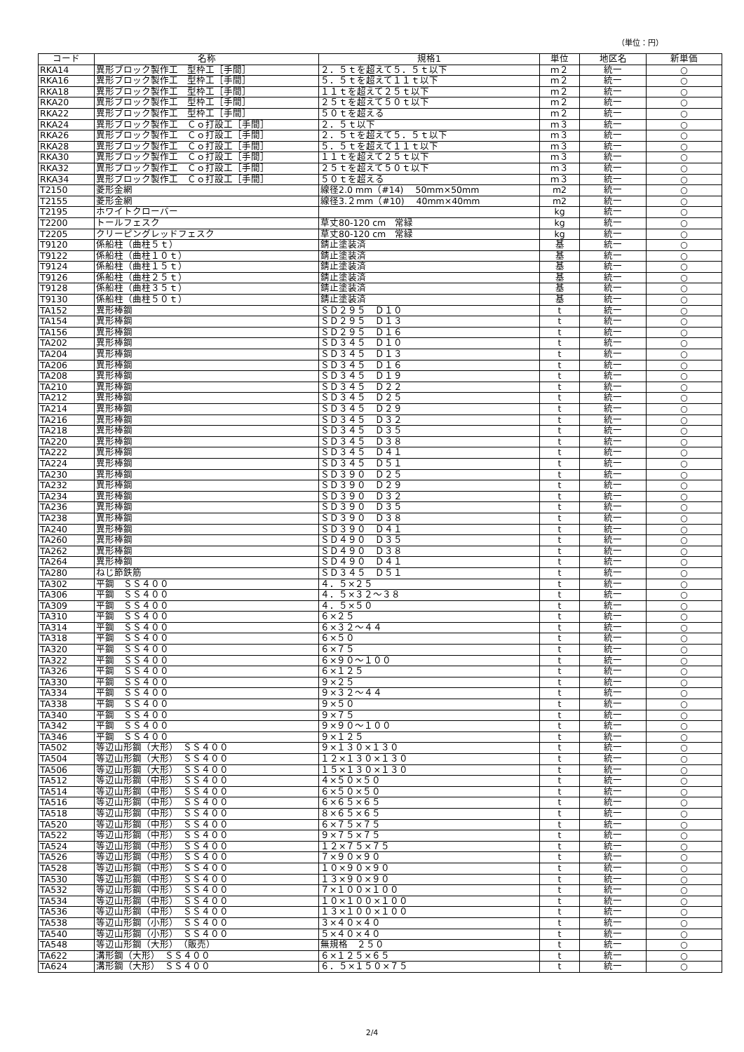（単位：円）
| コード | 名称 | 規格1 | 単位 | 地区名 | 新単価 |
| --- | --- | --- | --- | --- | --- |
| RKA14 | 異形ブロック製作工 型枠工［手間］ | ２．５ｔを超えて５．５ｔ以下 | ｍ２ | 統一 | ○ |
| RKA16 | 異形ブロック製作工 型枠工［手間］ | ５．５ｔを超えて１１ｔ以下 | ｍ２ | 統一 | ○ |
| RKA18 | 異形ブロック製作工 型枠工［手間］ | １１ｔを超えて２５ｔ以下 | ｍ２ | 統一 | ○ |
| RKA20 | 異形ブロック製作工 型枠工［手間］ | ２５ｔを超えて５０ｔ以下 | ｍ２ | 統一 | ○ |
| RKA22 | 異形ブロック製作工 型枠工［手間］ | ５０ｔを超える | ｍ２ | 統一 | ○ |
| RKA24 | 異形ブロック製作工 Ｃｏ打設工［手間］ | ２．５ｔ以下 | ｍ３ | 統一 | ○ |
| RKA26 | 異形ブロック製作工 Ｃｏ打設工［手間］ | ２．５ｔを超えて５．５ｔ以下 | ｍ３ | 統一 | ○ |
| RKA28 | 異形ブロック製作工 Ｃｏ打設工［手間］ | ５．５ｔを超えて１１ｔ以下 | ｍ３ | 統一 | ○ |
| RKA30 | 異形ブロック製作工 Ｃｏ打設工［手間］ | １１ｔを超えて２５ｔ以下 | ｍ３ | 統一 | ○ |
| RKA32 | 異形ブロック製作工 Ｃｏ打設工［手間］ | ２５ｔを超えて５０ｔ以下 | ｍ３ | 統一 | ○ |
| RKA34 | 異形ブロック製作工 Ｃｏ打設工［手間］ | ５０ｔを超える | ｍ３ | 統一 | ○ |
| T2150 | 菱形金網 | 線径2.0 mm（#14) 50mm×50mm | m2 | 統一 | ○ |
| T2155 | 菱形金網 | 線径3.２mm（#10) 40mm×40mm | m2 | 統一 | ○ |
| T2195 | ホワイトクローバー | | kg | 統一 | ○ |
| T2200 | トールフェスク | 草丈80‐120 cm 常緑 | kg | 統一 | ○ |
| T2205 | クリーピングレッドフェスク | 草丈80‐120 cm 常緑 | kg | 統一 | ○ |
| T9120 | 係船柱（曲柱５ｔ） | 錆止塗装済 | 基 | 統一 | ○ |
| T9122 | 係船柱（曲柱１０ｔ） | 錆止塗装済 | 基 | 統一 | ○ |
| T9124 | 係船柱（曲柱１５ｔ） | 錆止塗装済 | 基 | 統一 | ○ |
| T9126 | 係船柱（曲柱２５ｔ） | 錆止塗装済 | 基 | 統一 | ○ |
| T9128 | 係船柱（曲柱３５ｔ） | 錆止塗装済 | 基 | 統一 | ○ |
| T9130 | 係船柱（曲柱５０ｔ） | 錆止塗装済 | 基 | 統一 | ○ |
| TA152 | 異形棒鋼 | ＳＤ２９５ Ｄ１０ | t | 統一 | ○ |
| TA154 | 異形棒鋼 | ＳＤ２９５ Ｄ１３ | t | 統一 | ○ |
| TA156 | 異形棒鋼 | ＳＤ２９５ Ｄ１６ | t | 統一 | ○ |
| TA202 | 異形棒鋼 | ＳＤ３４５ Ｄ１０ | t | 統一 | ○ |
| TA204 | 異形棒鋼 | ＳＤ３４５ Ｄ１３ | t | 統一 | ○ |
| TA206 | 異形棒鋼 | ＳＤ３４５ Ｄ１６ | t | 統一 | ○ |
| TA208 | 異形棒鋼 | ＳＤ３４５ Ｄ１９ | t | 統一 | ○ |
| TA210 | 異形棒鋼 | ＳＤ３４５ Ｄ２２ | t | 統一 | ○ |
| TA212 | 異形棒鋼 | ＳＤ３４５ Ｄ２５ | t | 統一 | ○ |
| TA214 | 異形棒鋼 | ＳＤ３４５ Ｄ２９ | t | 統一 | ○ |
| TA216 | 異形棒鋼 | ＳＤ３４５ Ｄ３２ | t | 統一 | ○ |
| TA218 | 異形棒鋼 | ＳＤ３４５ Ｄ３５ | t | 統一 | ○ |
| TA220 | 異形棒鋼 | ＳＤ３４５ Ｄ３８ | t | 統一 | ○ |
| TA222 | 異形棒鋼 | ＳＤ３４５ Ｄ４１ | t | 統一 | ○ |
| TA224 | 異形棒鋼 | ＳＤ３４５ Ｄ５１ | t | 統一 | ○ |
| TA230 | 異形棒鋼 | ＳＤ３９０ Ｄ２５ | t | 統一 | ○ |
| TA232 | 異形棒鋼 | ＳＤ３９０ Ｄ２９ | t | 統一 | ○ |
| TA234 | 異形棒鋼 | ＳＤ３９０ Ｄ３２ | t | 統一 | ○ |
| TA236 | 異形棒鋼 | ＳＤ３９０ Ｄ３５ | t | 統一 | ○ |
| TA238 | 異形棒鋼 | ＳＤ３９０ Ｄ３８ | t | 統一 | ○ |
| TA240 | 異形棒鋼 | ＳＤ３９０ Ｄ４１ | t | 統一 | ○ |
| TA260 | 異形棒鋼 | ＳＤ４９０ Ｄ３５ | t | 統一 | ○ |
| TA262 | 異形棒鋼 | ＳＤ４９０ Ｄ３８ | t | 統一 | ○ |
| TA264 | 異形棒鋼 | ＳＤ４９０ Ｄ４１ | t | 統一 | ○ |
| TA280 | ねじ節鉄筋 | ＳＤ３４５ Ｄ５１ | t | 統一 | ○ |
| TA302 | 平鋼 ＳＳ４００ | ４．５×２５ | t | 統一 | ○ |
| TA306 | 平鋼 ＳＳ４００ | ４．５×３２～３８ | t | 統一 | ○ |
| TA309 | 平鋼 ＳＳ４００ | ４．５×５０ | t | 統一 | ○ |
| TA310 | 平鋼 ＳＳ４００ | ６×２５ | t | 統一 | ○ |
| TA314 | 平鋼 ＳＳ４００ | ６×３２～４４ | t | 統一 | ○ |
| TA318 | 平鋼 ＳＳ４００ | ６×５０ | t | 統一 | ○ |
| TA320 | 平鋼 ＳＳ４００ | ６×７５ | t | 統一 | ○ |
| TA322 | 平鋼 ＳＳ４００ | ６×９０～１００ | t | 統一 | ○ |
| TA326 | 平鋼 ＳＳ４００ | ６×１２５ | t | 統一 | ○ |
| TA330 | 平鋼 ＳＳ４００ | ９×２５ | t | 統一 | ○ |
| TA334 | 平鋼 ＳＳ４００ | ９×３２～４４ | t | 統一 | ○ |
| TA338 | 平鋼 ＳＳ４００ | ９×５０ | t | 統一 | ○ |
| TA340 | 平鋼 ＳＳ４００ | ９×７５ | t | 統一 | ○ |
| TA342 | 平鋼 ＳＳ４００ | ９×９０～１００ | t | 統一 | ○ |
| TA346 | 平鋼 ＳＳ４００ | ９×１２５ | t | 統一 | ○ |
| TA502 | 等辺山形鋼（大形） ＳＳ４００ | ９×１３０×１３０ | t | 統一 | ○ |
| TA504 | 等辺山形鋼（大形） ＳＳ４００ | １２×１３０×１３０ | t | 統一 | ○ |
| TA506 | 等辺山形鋼（大形） ＳＳ４００ | １５×１３０×１３０ | t | 統一 | ○ |
| TA512 | 等辺山形鋼（中形） ＳＳ４００ | ４×５０×５０ | t | 統一 | ○ |
| TA514 | 等辺山形鋼（中形） ＳＳ４００ | ６×５０×５０ | t | 統一 | ○ |
| TA516 | 等辺山形鋼（中形） ＳＳ４００ | ６×６５×６５ | t | 統一 | ○ |
| TA518 | 等辺山形鋼（中形） ＳＳ４００ | ８×６５×６５ | t | 統一 | ○ |
| TA520 | 等辺山形鋼（中形） ＳＳ４００ | ６×７５×７５ | t | 統一 | ○ |
| TA522 | 等辺山形鋼（中形） ＳＳ４００ | ９×７５×７５ | t | 統一 | ○ |
| TA524 | 等辺山形鋼（中形） ＳＳ４００ | １２×７５×７５ | t | 統一 | ○ |
| TA526 | 等辺山形鋼（中形） ＳＳ４００ | ７×９０×９０ | t | 統一 | ○ |
| TA528 | 等辺山形鋼（中形） ＳＳ４００ | １０×９０×９０ | t | 統一 | ○ |
| TA530 | 等辺山形鋼（中形） ＳＳ４００ | １３×９０×９０ | t | 統一 | ○ |
| TA532 | 等辺山形鋼（中形） ＳＳ４００ | ７×１００×１００ | t | 統一 | ○ |
| TA534 | 等辺山形鋼（中形） ＳＳ４００ | １０×１００×１００ | t | 統一 | ○ |
| TA536 | 等辺山形鋼（中形） ＳＳ４００ | １３×１００×１００ | t | 統一 | ○ |
| TA538 | 等辺山形鋼（小形） ＳＳ４００ | ３×４０×４０ | t | 統一 | ○ |
| TA540 | 等辺山形鋼（小形） ＳＳ４００ | ５×４０×４０ | t | 統一 | ○ |
| TA548 | 等辺山形鋼（大形） （販売） | 無規格 ２５０ | t | 統一 | ○ |
| TA622 | 溝形鋼（大形） ＳＳ４００ | ６×１２５×６５ | t | 統一 | ○ |
| TA624 | 溝形鋼（大形） ＳＳ４００ | ６．５×１５０×７５ | t | 統一 | ○ |
2/4